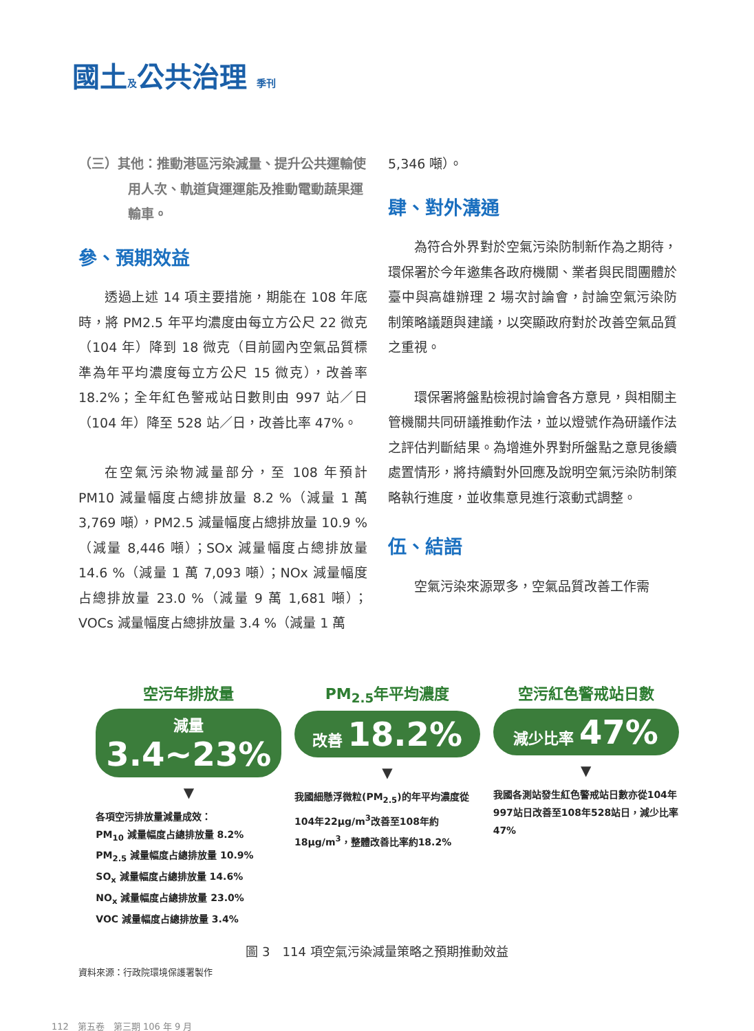國土及公共治理 季刊
（三）其他：推動港區污染減量、提升公共運輸使用人次、軌道貨運運能及推動電動蔬果運輸車。
參、預期效益
透過上述 14 項主要措施，期能在 108 年底時，將 PM2.5 年平均濃度由每立方公尺 22 微克（104 年）降到 18 微克（目前國內空氣品質標準為年平均濃度每立方公尺 15 微克），改善率 18.2%；全年紅色警戒站日數則由 997 站／日（104 年）降至 528 站／日，改善比率 47%。
在空氣污染物減量部分，至 108 年預計 PM10 減量幅度占總排放量 8.2 %（減量 1 萬 3,769 噸），PM2.5 減量幅度占總排放量 10.9 %（減量 8,446 噸）；SOx 減量幅度占總排放量 14.6 %（減量 1 萬 7,093 噸）；NOx 減量幅度占總排放量 23.0 %（減量 9 萬 1,681 噸）；VOCs 減量幅度占總排放量 3.4 %（減量 1 萬
5,346 噸）。
肆、對外溝通
為符合外界對於空氣污染防制新作為之期待，環保署於今年邀集各政府機關、業者與民間團體於臺中與高雄辦理 2 場次討論會，討論空氣污染防制策略議題與建議，以突顯政府對於改善空氣品質之重視。
環保署將盤點檢視討論會各方意見，與相關主管機關共同研議推動作法，並以燈號作為研議作法之評估判斷結果。為增進外界對所盤點之意見後續處置情形，將持續對外回應及說明空氣污染防制策略執行進度，並收集意見進行滾動式調整。
伍、結語
空氣污染來源眾多，空氣品質改善工作需
空污年排放量
減量 3.4~23%
▼
各項空污排放量減量成效：
PM<sub>10</sub> 減量幅度占總排放量 8.2%
PM<sub>2.5</sub> 減量幅度占總排放量 10.9%
SO<sub>x</sub> 減量幅度占總排放量 14.6%
NO<sub>x</sub> 減量幅度占總排放量 23.0%
VOC 減量幅度占總排放量 3.4%
PM<sub>2.5</sub>年平均濃度
改善 18.2%
▼
我國細懸浮微粒(PM<sub>2.5</sub>)的年平均濃度從104年22μg/m<sup>3</sup>改善至108年約18μg/m<sup>3</sup>，整體改善比率約18.2%
空污紅色警戒站日數
減少比率 47%
▼
我國各測站發生紅色警戒站日數亦從104年997站日改善至108年528站日，減少比率47%
圖 3　114 項空氣污染減量策略之預期推動效益
資料來源：行政院環境保護署製作
112　第五卷　第三期 106 年 9 月